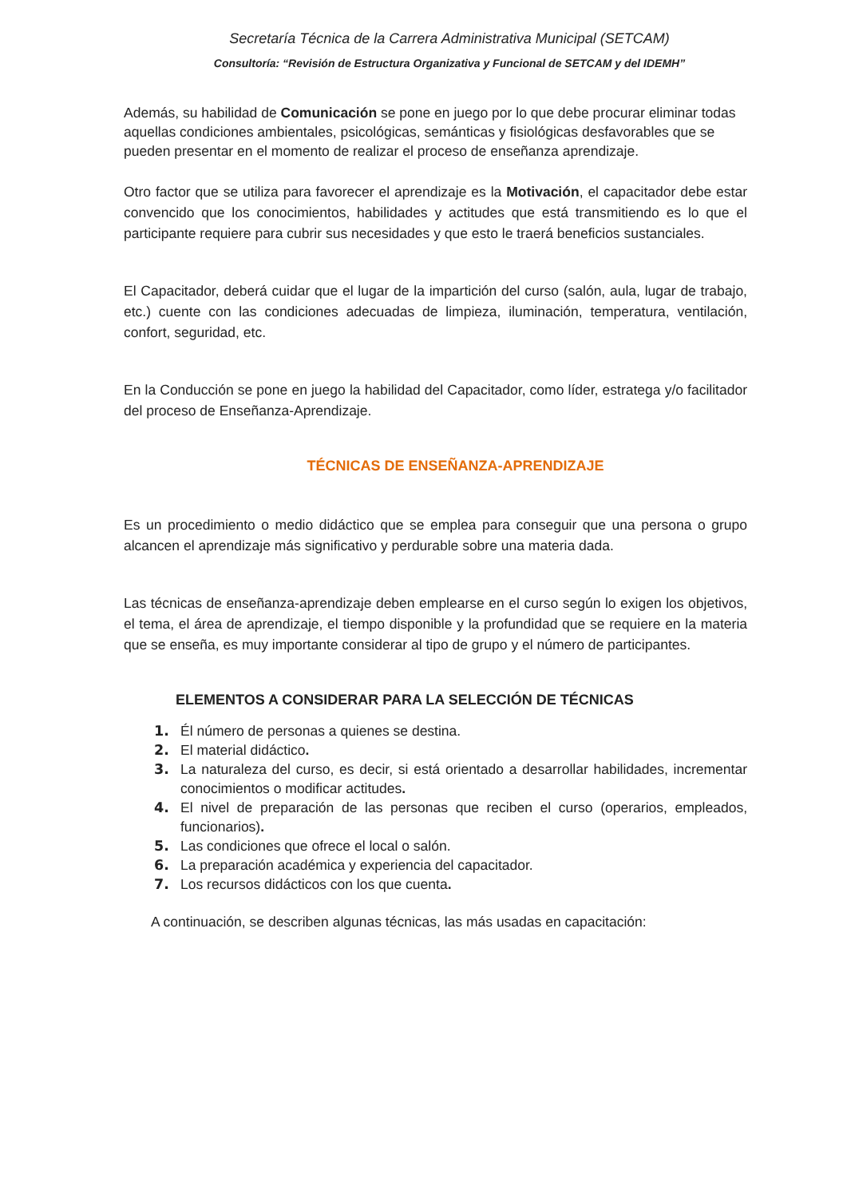Secretaría Técnica de la Carrera Administrativa Municipal (SETCAM)
Consultoría: “Revisión de Estructura Organizativa y Funcional de SETCAM y del IDEMH”
Además, su habilidad de Comunicación se pone en juego por lo que debe procurar eliminar todas aquellas condiciones ambientales, psicológicas, semánticas y fisiológicas desfavorables que se pueden presentar en el momento de realizar el proceso de enseñanza aprendizaje.
Otro factor que se utiliza para favorecer el aprendizaje es la Motivación, el capacitador debe estar convencido que los conocimientos, habilidades y actitudes que está transmitiendo es lo que el participante requiere para cubrir sus necesidades y que esto le traerá beneficios sustanciales.
El Capacitador, deberá cuidar que el lugar de la impartición del curso (salón, aula, lugar de trabajo, etc.) cuente con las condiciones adecuadas de limpieza, iluminación, temperatura, ventilación, confort, seguridad, etc.
En la Conducción se pone en juego la habilidad del Capacitador, como líder, estratega y/o facilitador del proceso de Enseñanza-Aprendizaje.
TÉCNICAS DE ENSEÑANZA-APRENDIZAJE
Es un procedimiento o medio didáctico que se emplea para conseguir que una persona o grupo alcancen el aprendizaje más significativo y perdurable sobre una materia dada.
Las técnicas de enseñanza-aprendizaje deben emplearse en el curso según lo exigen los objetivos, el tema, el área de aprendizaje, el tiempo disponible y la profundidad que se requiere en la materia que se enseña, es muy importante considerar al tipo de grupo y el número de participantes.
ELEMENTOS A CONSIDERAR PARA LA SELECCIÓN DE TÉCNICAS
Él número de personas a quienes se destina.
El material didáctico.
La naturaleza del curso, es decir, si está orientado a desarrollar habilidades, incrementar conocimientos o modificar actitudes.
El nivel de preparación de las personas que reciben el curso (operarios, empleados, funcionarios).
Las condiciones que ofrece el local o salón.
La preparación académica y experiencia del capacitador.
Los recursos didácticos con los que cuenta.
A continuación, se describen algunas técnicas, las más usadas en capacitación: